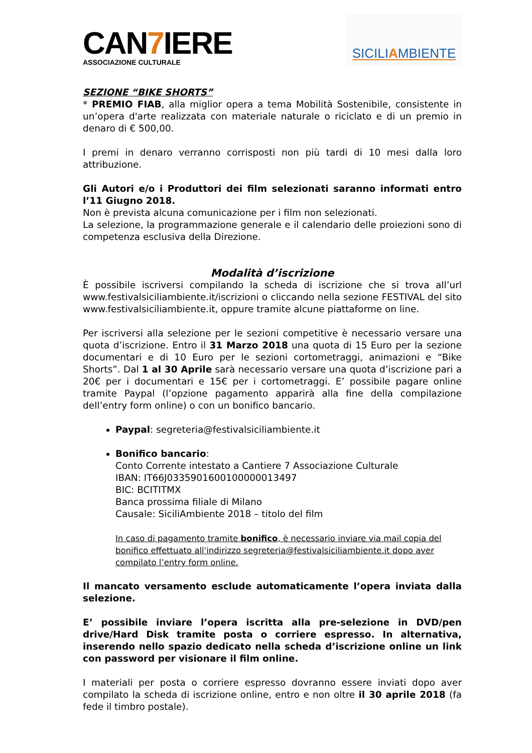CAN7 IERE
ASSOCIAZIONE CULTURALE
SICILIAMBIENTE
SEZIONE “BIKE SHORTS”
* PREMIO FIAB, alla miglior opera a tema Mobilità Sostenibile, consistente in un’opera d'arte realizzata con materiale naturale o riciclato e di un premio in denaro di € 500,00.
I premi in denaro verranno corrisposti non più tardi di 10 mesi dalla loro attribuzione.
Gli Autori e/o i Produttori dei film selezionati saranno informati entro l’11 Giugno 2018.
Non è prevista alcuna comunicazione per i film non selezionati.
La selezione, la programmazione generale e il calendario delle proiezioni sono di competenza esclusiva della Direzione.
Modalità d’iscrizione
È possibile iscriversi compilando la scheda di iscrizione che si trova all’url www.festivalsiciliambiente.it/iscrizioni o cliccando nella sezione FESTIVAL del sito www.festivalsiciliambiente.it, oppure tramite alcune piattaforme on line.
Per iscriversi alla selezione per le sezioni competitive è necessario versare una quota d’iscrizione. Entro il 31 Marzo 2018 una quota di 15 Euro per la sezione documentari e di 10 Euro per le sezioni cortometraggi, animazioni e “Bike Shorts”. Dal 1 al 30 Aprile sarà necessario versare una quota d’iscrizione pari a 20€ per i documentari e 15€ per i cortometraggi. E’ possibile pagare online tramite Paypal (l’opzione pagamento apparirà alla fine della compilazione dell’entry form online) o con un bonifico bancario.
Paypal: segreteria@festivalsiciliambiente.it
Bonifico bancario:
Conto Corrente intestato a Cantiere 7 Associazione Culturale
IBAN: IT66J0335901600100000013497
BIC: BCITITMX
Banca prossima filiale di Milano
Causale: SiciliAmbiente 2018 – titolo del film
In caso di pagamento tramite bonifico, è necessario inviare via mail copia del bonifico effettuato all'indirizzo segreteria@festivalsiciliambiente.it dopo aver compilato l’entry form online.
Il mancato versamento esclude automaticamente l’opera inviata dalla selezione.
E’ possibile inviare l’opera iscritta alla pre-selezione in DVD/pen drive/Hard Disk tramite posta o corriere espresso. In alternativa, inserendo nello spazio dedicato nella scheda d’iscrizione online un link con password per visionare il film online.
I materiali per posta o corriere espresso dovranno essere inviati dopo aver compilato la scheda di iscrizione online, entro e non oltre il 30 aprile 2018 (fa fede il timbro postale).